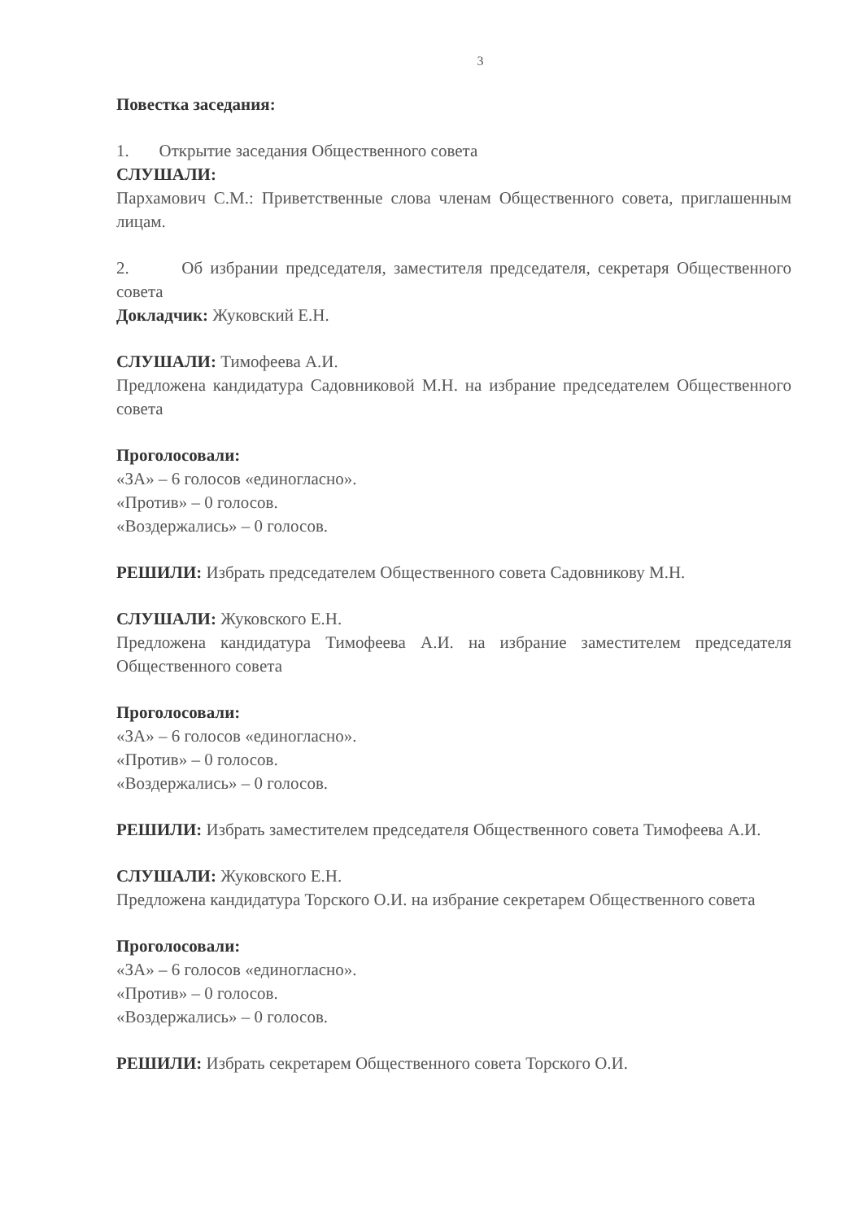3
Повестка заседания:
1. Открытие заседания Общественного совета
СЛУШАЛИ:
Пархамович С.М.: Приветственные слова членам Общественного совета, приглашенным лицам.
2. Об избрании председателя, заместителя председателя, секретаря Общественного совета
Докладчик: Жуковский Е.Н.
СЛУШАЛИ: Тимофеева А.И.
Предложена кандидатура Садовниковой М.Н. на избрание председателем Общественного совета
Проголосовали:
«ЗА» – 6 голосов «единогласно».
«Против» – 0 голосов.
«Воздержались» – 0 голосов.
РЕШИЛИ: Избрать председателем Общественного совета Садовникову М.Н.
СЛУШАЛИ: Жуковского Е.Н.
Предложена кандидатура Тимофеева А.И. на избрание заместителем председателя Общественного совета
Проголосовали:
«ЗА» – 6 голосов «единогласно».
«Против» – 0 голосов.
«Воздержались» – 0 голосов.
РЕШИЛИ: Избрать заместителем председателя Общественного совета Тимофеева А.И.
СЛУШАЛИ: Жуковского Е.Н.
Предложена кандидатура Торского О.И. на избрание секретарем Общественного совета
Проголосовали:
«ЗА» – 6 голосов «единогласно».
«Против» – 0 голосов.
«Воздержались» – 0 голосов.
РЕШИЛИ: Избрать секретарем Общественного совета Торского О.И.